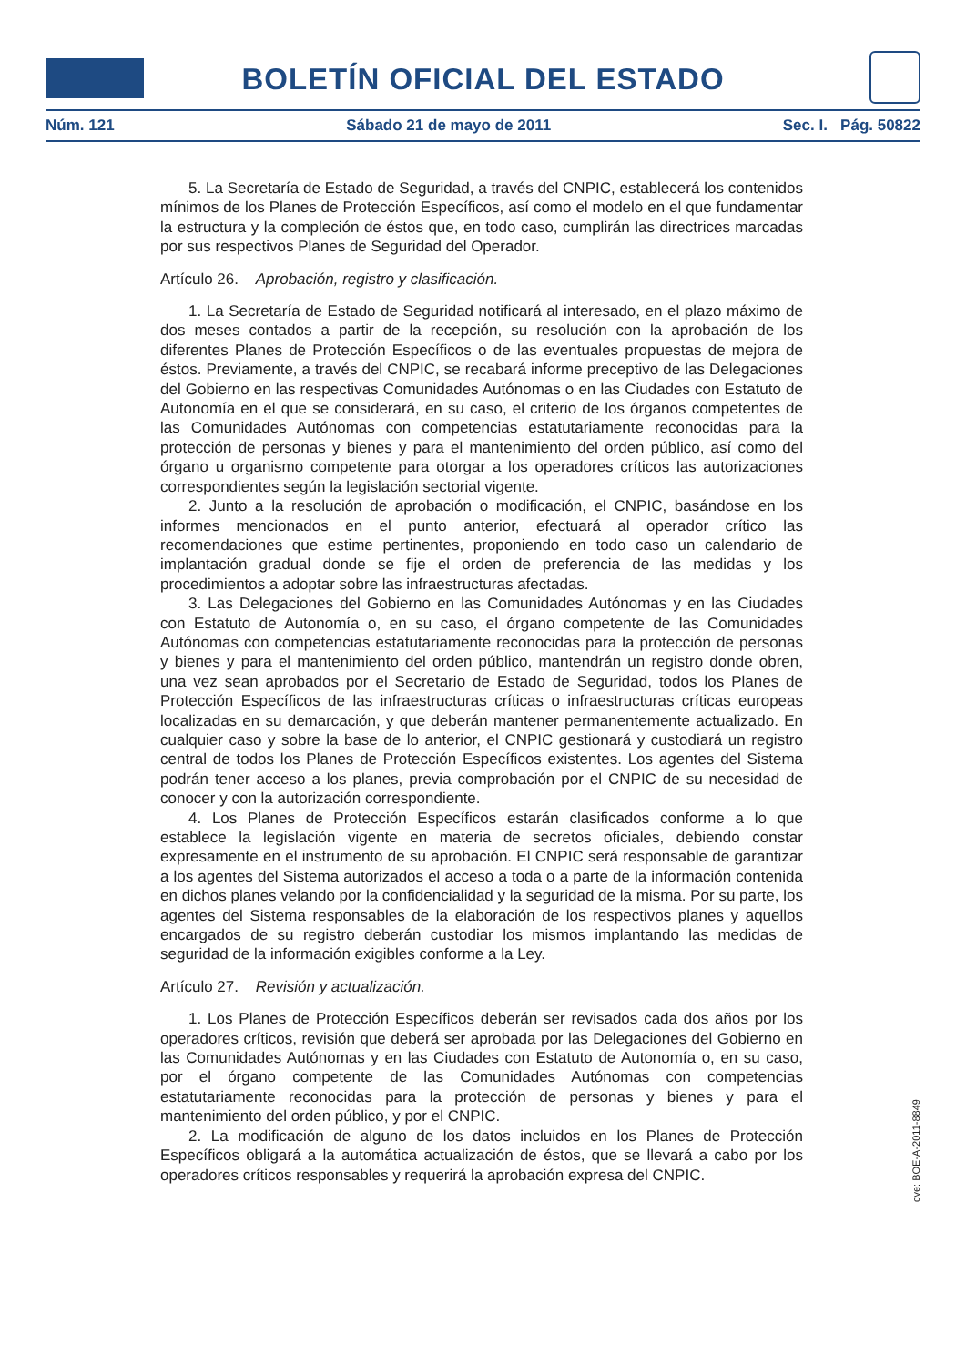BOLETÍN OFICIAL DEL ESTADO
Núm. 121 Sábado 21 de mayo de 2011 Sec. I. Pág. 50822
5. La Secretaría de Estado de Seguridad, a través del CNPIC, establecerá los contenidos mínimos de los Planes de Protección Específicos, así como el modelo en el que fundamentar la estructura y la compleción de éstos que, en todo caso, cumplirán las directrices marcadas por sus respectivos Planes de Seguridad del Operador.
Artículo 26. Aprobación, registro y clasificación.
1. La Secretaría de Estado de Seguridad notificará al interesado, en el plazo máximo de dos meses contados a partir de la recepción, su resolución con la aprobación de los diferentes Planes de Protección Específicos o de las eventuales propuestas de mejora de éstos. Previamente, a través del CNPIC, se recabará informe preceptivo de las Delegaciones del Gobierno en las respectivas Comunidades Autónomas o en las Ciudades con Estatuto de Autonomía en el que se considerará, en su caso, el criterio de los órganos competentes de las Comunidades Autónomas con competencias estatutariamente reconocidas para la protección de personas y bienes y para el mantenimiento del orden público, así como del órgano u organismo competente para otorgar a los operadores críticos las autorizaciones correspondientes según la legislación sectorial vigente.
2. Junto a la resolución de aprobación o modificación, el CNPIC, basándose en los informes mencionados en el punto anterior, efectuará al operador crítico las recomendaciones que estime pertinentes, proponiendo en todo caso un calendario de implantación gradual donde se fije el orden de preferencia de las medidas y los procedimientos a adoptar sobre las infraestructuras afectadas.
3. Las Delegaciones del Gobierno en las Comunidades Autónomas y en las Ciudades con Estatuto de Autonomía o, en su caso, el órgano competente de las Comunidades Autónomas con competencias estatutariamente reconocidas para la protección de personas y bienes y para el mantenimiento del orden público, mantendrán un registro donde obren, una vez sean aprobados por el Secretario de Estado de Seguridad, todos los Planes de Protección Específicos de las infraestructuras críticas o infraestructuras críticas europeas localizadas en su demarcación, y que deberán mantener permanentemente actualizado. En cualquier caso y sobre la base de lo anterior, el CNPIC gestionará y custodiará un registro central de todos los Planes de Protección Específicos existentes. Los agentes del Sistema podrán tener acceso a los planes, previa comprobación por el CNPIC de su necesidad de conocer y con la autorización correspondiente.
4. Los Planes de Protección Específicos estarán clasificados conforme a lo que establece la legislación vigente en materia de secretos oficiales, debiendo constar expresamente en el instrumento de su aprobación. El CNPIC será responsable de garantizar a los agentes del Sistema autorizados el acceso a toda o a parte de la información contenida en dichos planes velando por la confidencialidad y la seguridad de la misma. Por su parte, los agentes del Sistema responsables de la elaboración de los respectivos planes y aquellos encargados de su registro deberán custodiar los mismos implantando las medidas de seguridad de la información exigibles conforme a la Ley.
Artículo 27. Revisión y actualización.
1. Los Planes de Protección Específicos deberán ser revisados cada dos años por los operadores críticos, revisión que deberá ser aprobada por las Delegaciones del Gobierno en las Comunidades Autónomas y en las Ciudades con Estatuto de Autonomía o, en su caso, por el órgano competente de las Comunidades Autónomas con competencias estatutariamente reconocidas para la protección de personas y bienes y para el mantenimiento del orden público, y por el CNPIC.
2. La modificación de alguno de los datos incluidos en los Planes de Protección Específicos obligará a la automática actualización de éstos, que se llevará a cabo por los operadores críticos responsables y requerirá la aprobación expresa del CNPIC.
cve: BOE-A-2011-8849